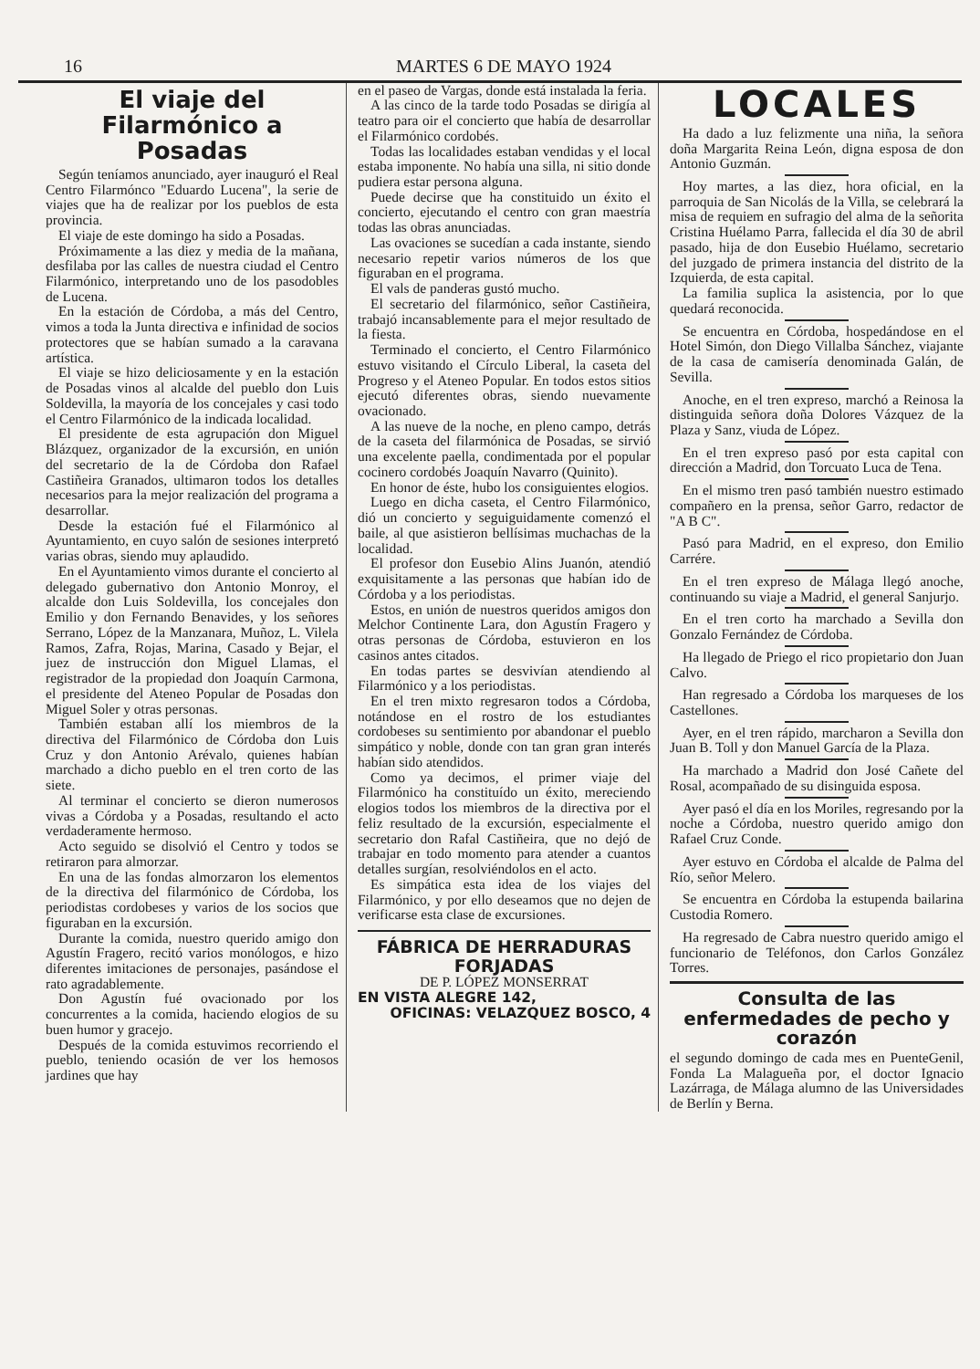16 MARTES 6 DE MAYO 1924
El viaje del Filarmónico a Posadas
Según teníamos anunciado, ayer inauguró el Real Centro Filarmónco "Eduardo Lucena", la serie de viajes que ha de realizar por los pueblos de esta provincia.
El viaje de este domingo ha sido a Posadas.
Próximamente a las diez y media de la mañana, desfilaba por las calles de nuestra ciudad el Centro Filarmónico, interpretando uno de los pasodobles de Lucena.
En la estación de Córdoba, a más del Centro, vimos a toda la Junta directiva e infinidad de socios protectores que se habían sumado a la caravana artística.
El viaje se hizo deliciosamente y en la estación de Posadas vinos al alcalde del pueblo don Luis Soldevilla, la mayoría de los concejales y casi todo el Centro Filarmónico de la indicada localidad.
El presidente de esta agrupación don Miguel Blázquez, organizador de la excursión, en unión del secretario de la de Córdoba don Rafael Castiñeira Granados, ultimaron todos los detalles necesarios para la mejor realización del programa a desarrollar.
Desde la estación fué el Filarmónico al Ayuntamiento, en cuyo salón de sesiones interpretó varias obras, siendo muy aplaudido.
En el Ayuntamiento vimos durante el concierto al delegado gubernativo don Antonio Monroy, el alcalde don Luis Soldevilla, los concejales don Emilio y don Fernando Benavides, y los señores Serrano, López de la Manzanara, Muñoz, L. Vilela Ramos, Zafra, Rojas, Marina, Casado y Bejar, el juez de instrucción don Miguel Llamas, el registrador de la propiedad don Joaquín Carmona, el presidente del Ateneo Popular de Posadas don Miguel Soler y otras personas.
También estaban allí los miembros de la directiva del Filarmónico de Córdoba don Luis Cruz y don Antonio Arévalo, quienes habían marchado a dicho pueblo en el tren corto de las siete.
Al terminar el concierto se dieron numerosos vivas a Córdoba y a Posadas, resultando el acto verdaderamente hermoso.
Acto seguido se disolvió el Centro y todos se retiraron para almorzar.
En una de las fondas almorzaron los elementos de la directiva del filarmónico de Córdoba, los periodistas cordobeses y varios de los socios que figuraban en la excursión.
Durante la comida, nuestro querido amigo don Agustín Fragero, recitó varios monólogos, e hizo diferentes imitaciones de personajes, pasándose el rato agradablemente.
Don Agustín fué ovacionado por los concurrentes a la comida, haciendo elogios de su buen humor y gracejo.
Después de la comida estuvimos recorriendo el pueblo, teniendo ocasión de ver los hemosos jardines que hay
en el paseo de Vargas, donde está instalada la feria.
A las cinco de la tarde todo Posadas se dirigía al teatro para oir el concierto que había de desarrollar el Filarmónico cordobés.
Todas las localidades estaban vendidas y el local estaba imponente. No había una silla, ni sitio donde pudiera estar persona alguna.
Puede decirse que ha constituido un éxito el concierto, ejecutando el centro con gran maestría todas las obras anunciadas.
Las ovaciones se sucedían a cada instante, siendo necesario repetir varios números de los que figuraban en el programa.
El vals de panderas gustó mucho.
El secretario del filarmónico, señor Castiñeira, trabajó incansablemente para el mejor resultado de la fiesta.
Terminado el concierto, el Centro Filarmónico estuvo visitando el Círculo Liberal, la caseta del Progreso y el Ateneo Popular. En todos estos sitios ejecutó diferentes obras, siendo nuevamente ovacionado.
A las nueve de la noche, en pleno campo, detrás de la caseta del filarmónica de Posadas, se sirvió una excelente paella, condimentada por el popular cocinero cordobés Joaquín Navarro (Quinito).
En honor de éste, hubo los consiguientes elogios.
Luego en dicha caseta, el Centro Filarmónico, dió un concierto y seguiguidamente comenzó el baile, al que asistieron bellísimas muchachas de la localidad.
El profesor don Eusebio Alins Juanón, atendió exquisitamente a las personas que habían ido de Córdoba y a los periodistas.
Estos, en unión de nuestros queridos amigos don Melchor Continente Lara, don Agustín Fragero y otras personas de Córdoba, estuvieron en los casinos antes citados.
En todas partes se desvivían atendiendo al Filarmónico y a los periodistas.
En el tren mixto regresaron todos a Córdoba, notándose en el rostro de los estudiantes cordobeses su sentimiento por abandonar el pueblo simpático y noble, donde con tan gran gran interés habían sido atendidos.
Como ya decimos, el primer viaje del Filarmónico ha constituído un éxito, mereciendo elogios todos los miembros de la directiva por el feliz resultado de la excursión, especialmente el secretario don Rafal Castiñeira, que no dejó de trabajar en todo momento para atender a cuantos detalles surgían, resolviéndolos en el acto.
Es simpática esta idea de los viajes del Filarmónico, y por ello deseamos que no dejen de verificarse esta clase de excursiones.
FÁBRICA DE HERRADURAS FORJADAS
DE P. LÓPEZ MONSERRAT
EN VISTA ALEGRE 142,
OFICINAS: VELAZQUEZ BOSCO, 4
LOCALES
Ha dado a luz felizmente una niña, la señora doña Margarita Reina León, digna esposa de don Antonio Guzmán.
Hoy martes, a las diez, hora oficial, en la parroquia de San Nicolás de la Villa, se celebrará la misa de requiem en sufragio del alma de la señorita Cristina Huélamo Parra, fallecida el día 30 de abril pasado, hija de don Eusebio Huélamo, secretario del juzgado de primera instancia del distrito de la Izquierda, de esta capital.
La familia suplica la asistencia, por lo que quedará reconocida.
Se encuentra en Córdoba, hospedándose en el Hotel Simón, don Diego Villalba Sánchez, viajante de la casa de camisería denominada Galán, de Sevilla.
Anoche, en el tren expreso, marchó a Reinosa la distinguida señora doña Dolores Vázquez de la Plaza y Sanz, viuda de López.
En el tren expreso pasó por esta capital con dirección a Madrid, don Torcuato Luca de Tena.
En el mismo tren pasó también nuestro estimado compañero en la prensa, señor Garro, redactor de "A B C".
Pasó para Madrid, en el expreso, don Emilio Carrére.
En el tren expreso de Málaga llegó anoche, continuando su viaje a Madrid, el general Sanjurjo.
En el tren corto ha marchado a Sevilla don Gonzalo Fernández de Córdoba.
Ha llegado de Priego el rico propietario don Juan Calvo.
Han regresado a Córdoba los marqueses de los Castellones.
Ayer, en el tren rápido, marcharon a Sevilla don Juan B. Toll y don Manuel García de la Plaza.
Ha marchado a Madrid don José Cañete del Rosal, acompañado de su disinguida esposa.
Ayer pasó el día en los Moriles, regresando por la noche a Córdoba, nuestro querido amigo don Rafael Cruz Conde.
Ayer estuvo en Córdoba el alcalde de Palma del Río, señor Melero.
Se encuentra en Córdoba la estupenda bailarina Custodia Romero.
Ha regresado de Cabra nuestro querido amigo el funcionario de Teléfonos, don Carlos González Torres.
Consulta de las enfermedades de pecho y corazón
el segundo domingo de cada mes en PuenteGenil, Fonda La Malagueña por, el doctor Ignacio Lazárraga, de Málaga alumno de las Universidades de Berlín y Berna.